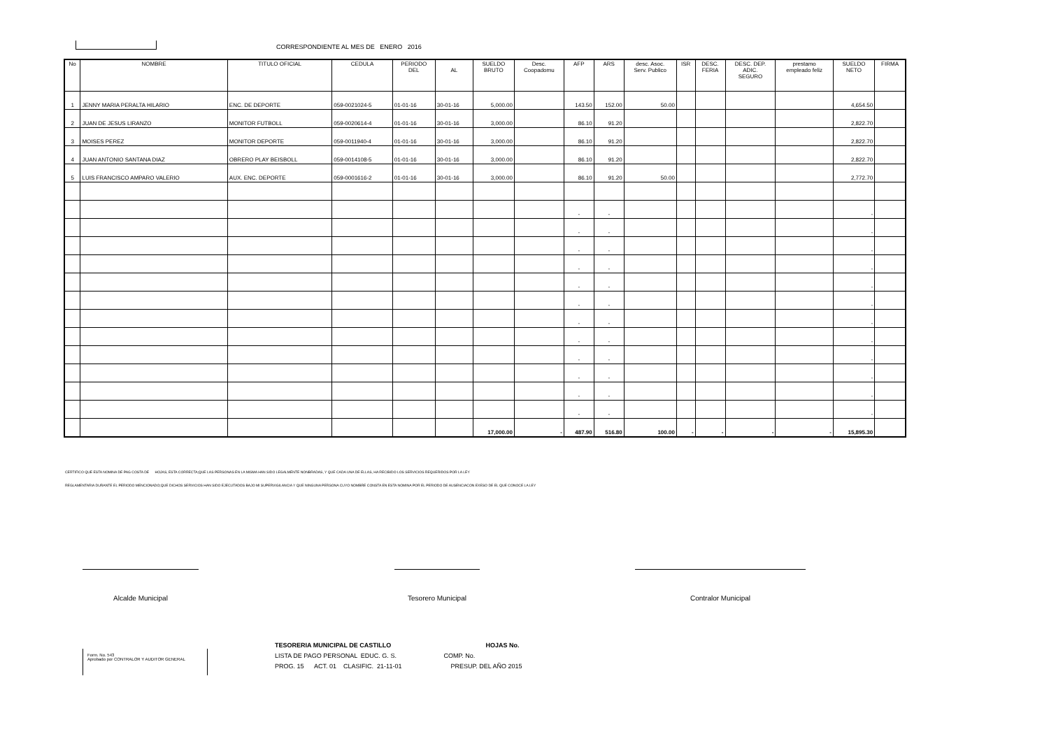CORRESPONDIENTE AL MES DE ENERO 2016
| No | NOMBRE | TITULO OFICIAL | CEDULA | PERIODO DEL | AL | SUELDO BRUTO | Desc. Coopadomu | AFP | ARS | desc. Asoc. Serv. Publico | ISR | DESC. FERIA | DESC. DEP. ADIC. SEGURO | prestamo empleado feliz | SUELDO NETO | FIRMA |
| --- | --- | --- | --- | --- | --- | --- | --- | --- | --- | --- | --- | --- | --- | --- | --- | --- |
| 1 | JENNY MARIA PERALTA HILARIO | ENC. DE DEPORTE | 059-0021024-5 | 01-01-16 | 30-01-16 | 5,000.00 | | 143.50 | 152.00 | 50.00 | | | | | 4,654.50 | |
| 2 | JUAN DE JESUS LIRANZO | MONITOR FUTBOLL | 059-0020614-4 | 01-01-16 | 30-01-16 | 3,000.00 | | 86.10 | 91.20 | | | | | | 2,822.70 | |
| 3 | MOISES PEREZ | MONITOR DEPORTE | 059-0011940-4 | 01-01-16 | 30-01-16 | 3,000.00 | | 86.10 | 91.20 | | | | | | 2,822.70 | |
| 4 | JUAN ANTONIO SANTANA DIAZ | OBRERO PLAY BEISBOLL | 059-0014108-5 | 01-01-16 | 30-01-16 | 3,000.00 | | 86.10 | 91.20 | | | | | | 2,822.70 | |
| 5 | LUIS FRANCISCO AMPARO VALERIO | AUX. ENC. DEPORTE | 059-0001616-2 | 01-01-16 | 30-01-16 | 3,000.00 | | 86.10 | 91.20 | 50.00 | | | | | 2,772.70 | |
| | | | | | | | | - | - | | | | | | - | |
| | | | | | | | | - | - | | | | | | - | |
| | | | | | | | | - | - | | | | | | - | |
| | | | | | | | | - | - | | | | | | - | |
| | | | | | | | | - | - | | | | | | - | |
| | | | | | | | | - | - | | | | | | - | |
| | | | | | | | | - | - | | | | | | - | |
| | | | | | | | | - | - | | | | | | - | |
| | | | | | | | | - | - | | | | | | - | |
| | | | | | | | | - | - | | | | | | - | |
| | | | | | | | | - | - | | | | | | - | |
| | | | | | | | | - | - | | | | | | - | |
| | | | | | | 17,000.00 | - | 487.90 | 516.80 | 100.00 | - | - | - | - | 15,895.30 | |
CERTIFICO QUE ESTA NOMINA DE PAG COSTA DE HOJAS, ESTA CORRECTA;QUE LAS PERSONAS EN LA MISMA HAN SIDO LEGALMENTE NONBRADAS, Y QUE CADA UNA DE ELLAS, HA RECIBIDO LOS SERVICIOS REQUERIDOS POR LA LEY
REGLAMENTARIA DURANTE EL PERIODO MENCIONADO;QUE DICHOS SERVICIOS HAN SIDO EJECUTADOS BAJO MI SUPERVIGILANCIA Y QUE NINGUNA PERSONA CUYO NOMBRE CONSTA EN ESTA NOMINA POR EL PERIODO DE AUSENCIACON EXESO DE EL QUE CONOCE LA LEY
Alcalde Municipal Tesorero Municipal Contralor Municipal
Form. No. 543
Aprobado por CONTRALOR Y AUDITOR GENERAL
TESORERIA MUNICIPAL DE CASTILLO
LISTA DE PAGO PERSONAL EDUC. G. S.
PROG. 15 ACT. 01 CLASIFIC. 21-11-01
HOJAS No.
COMP. No.
PRESUP. DEL AÑO 2015